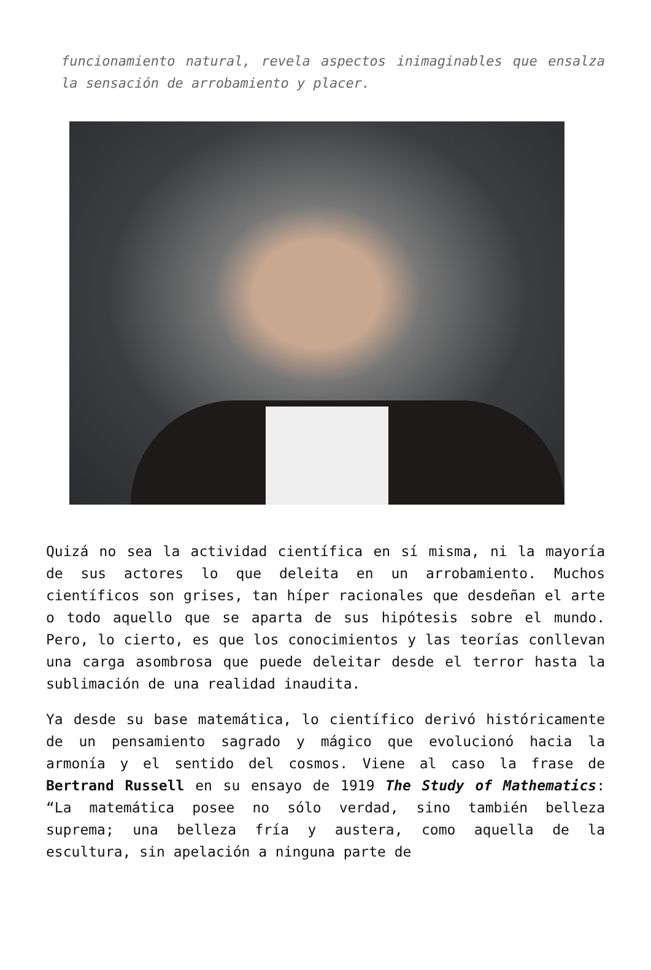funcionamiento natural, revela aspectos inimaginables que ensalza la sensación de arrobamiento y placer.
Quizá no sea la actividad científica en sí misma, ni la mayoría de sus actores lo que deleita en un arrobamiento. Muchos científicos son grises, tan híper racionales que desdeñan el arte o todo aquello que se aparta de sus hipótesis sobre el mundo. Pero, lo cierto, es que los conocimientos y las teorías conllevan una carga asombrosa que puede deleitar desde el terror hasta la sublimación de una realidad inaudita.
Ya desde su base matemática, lo científico derivó históricamente de un pensamiento sagrado y mágico que evolucionó hacia la armonía y el sentido del cosmos. Viene al caso la frase de Bertrand Russell en su ensayo de 1919 The Study of Mathematics: “La matemática posee no sólo verdad, sino también belleza suprema; una belleza fría y austera, como aquella de la escultura, sin apelación a ninguna parte de